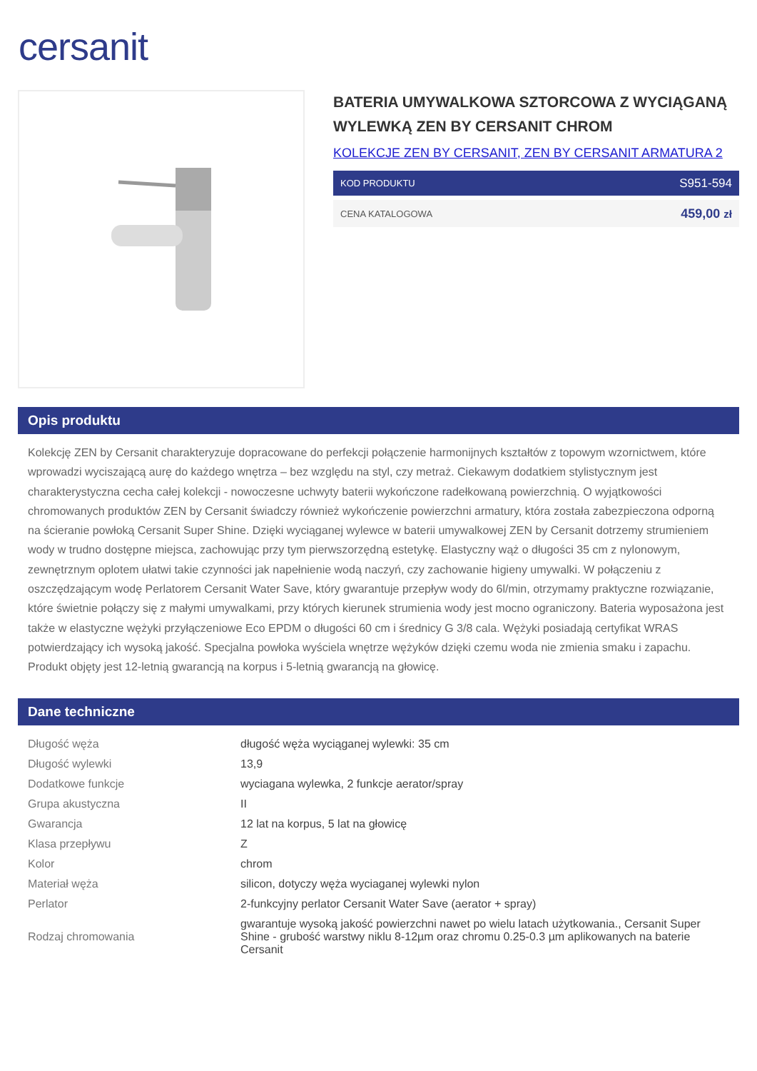cersanit
BATERIA UMYWALKOWA SZTORCOWA Z WYCIĄGANĄ WYLEWKĄ ZEN BY CERSANIT CHROM
KOLEKCJE ZEN BY CERSANIT, ZEN BY CERSANIT ARMATURA 2
KOD PRODUKTU S951-594
CENA KATALOGOWA 459,00 zł
Opis produktu
Kolekcję ZEN by Cersanit charakteryzuje dopracowane do perfekcji połączenie harmonijnych kształtów z topowym wzornictwem, które wprowadzi wyciszającą aurę do każdego wnętrza – bez względu na styl, czy metraż. Ciekawym dodatkiem stylistycznym jest charakterystyczna cecha całej kolekcji - nowoczesne uchwyty baterii wykończone radełkowaną powierzchnią. O wyjątkowości chromowanych produktów ZEN by Cersanit świadczy również wykończenie powierzchni armatury, która została zabezpieczona odporną na ścieranie powłoką Cersanit Super Shine. Dzięki wyciąganej wylewce w baterii umywalkowej ZEN by Cersanit dotrzemy strumieniem wody w trudno dostępne miejsca, zachowując przy tym pierwszorzędną estetykę. Elastyczny wąż o długości 35 cm z nylonowym, zewnętrznym oplotem ułatwi takie czynności jak napełnienie wodą naczyń, czy zachowanie higieny umywalki. W połączeniu z oszczędzającym wodę Perlatorem Cersanit Water Save, który gwarantuje przepływ wody do 6l/min, otrzymamy praktyczne rozwiązanie, które świetnie połączy się z małymi umywalkami, przy których kierunek strumienia wody jest mocno ograniczony. Bateria wyposażona jest także w elastyczne wężyki przyłączeniowe Eco EPDM o długości 60 cm i średnicy G 3/8 cala. Wężyki posiadają certyfikat WRAS potwierdzający ich wysoką jakość. Specjalna powłoka wyściela wnętrze wężyków dzięki czemu woda nie zmienia smaku i zapachu. Produkt objęty jest 12-letnią gwarancją na korpus i 5-letnią gwarancją na głowicę.
Dane techniczne
| Długość węża | długość węża wyciąganej wylewki: 35 cm |
| Długość wylewki | 13,9 |
| Dodatkowe funkcje | wyciagana wylewka, 2 funkcje aerator/spray |
| Grupa akustyczna | II |
| Gwarancja | 12 lat na korpus, 5 lat na głowicę |
| Klasa przepływu | Z |
| Kolor | chrom |
| Materiał węża | silicon, dotyczy węża wyciaganej wylewki nylon |
| Perlator | 2-funkcyjny perlator Cersanit Water Save (aerator + spray) |
| Rodzaj chromowania | gwarantuje wysoką jakość powierzchni nawet po wielu latach użytkowania., Cersanit Super Shine - grubość warstwy niklu 8-12µm oraz chromu 0.25-0.3 µm aplikowanych na baterie Cersanit |